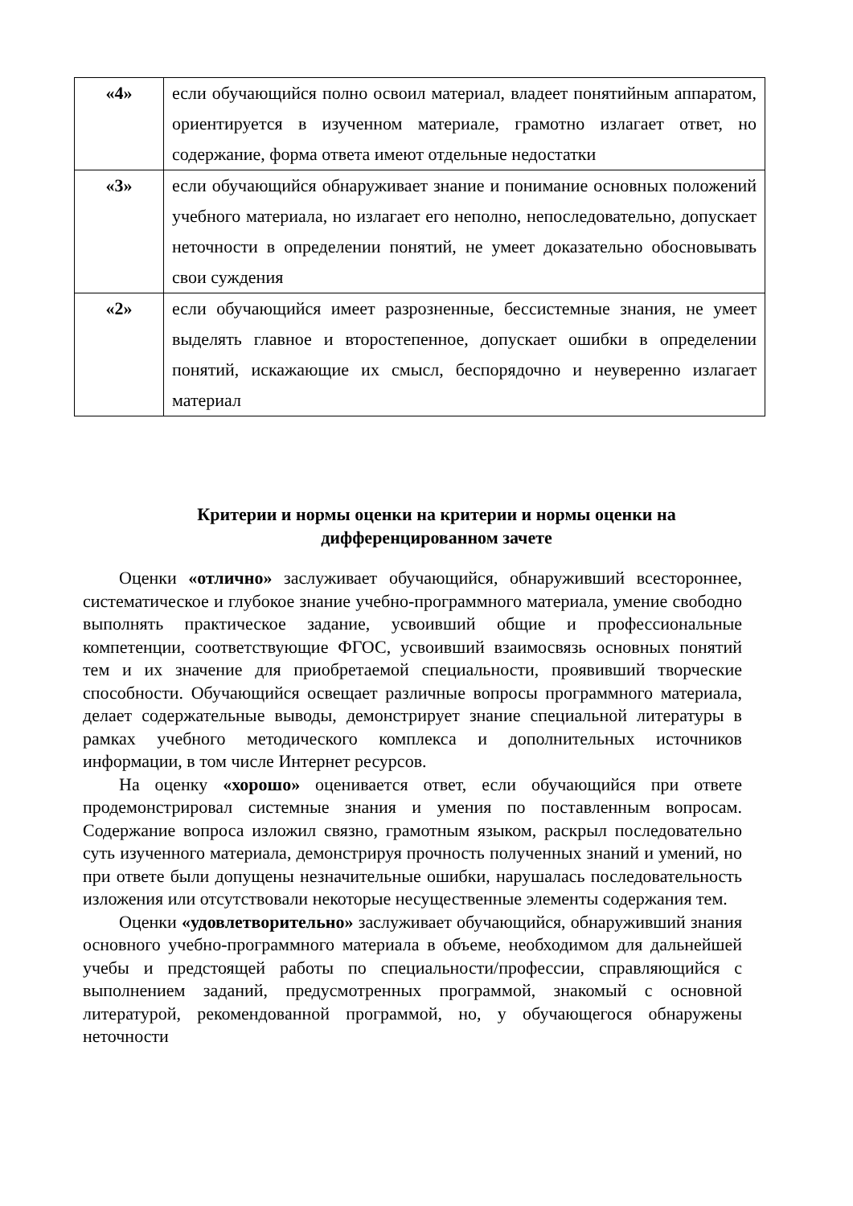| «4» | если обучающийся полно освоил материал, владеет понятийным аппаратом, ориентируется в изученном материале, грамотно излагает ответ, но содержание, форма ответа имеют отдельные недостатки |
| «3» | если обучающийся обнаруживает знание и понимание основных положений учебного материала, но излагает его неполно, непоследовательно, допускает неточности в определении понятий, не умеет доказательно обосновывать свои суждения |
| «2» | если обучающийся имеет разрозненные, бессистемные знания, не умеет выделять главное и второстепенное, допускает ошибки в определении понятий, искажающие их смысл, беспорядочно и неуверенно излагает материал |
Критерии и нормы оценки на критерии и нормы оценки на дифференцированном зачете
Оценки «отлично» заслуживает обучающийся, обнаруживший всестороннее, систематическое и глубокое знание учебно-программного материала, умение свободно выполнять практическое задание, усвоивший общие и профессиональные компетенции, соответствующие ФГОС, усвоивший взаимосвязь основных понятий тем и их значение для приобретаемой специальности, проявивший творческие способности. Обучающийся освещает различные вопросы программного материала, делает содержательные выводы, демонстрирует знание специальной литературы в рамках учебного методического комплекса и дополнительных источников информации, в том числе Интернет ресурсов.
На оценку «хорошо» оценивается ответ, если обучающийся при ответе продемонстрировал системные знания и умения по поставленным вопросам. Содержание вопроса изложил связно, грамотным языком, раскрыл последовательно суть изученного материала, демонстрируя прочность полученных знаний и умений, но при ответе были допущены незначительные ошибки, нарушалась последовательность изложения или отсутствовали некоторые несущественные элементы содержания тем.
Оценки «удовлетворительно» заслуживает обучающийся, обнаруживший знания основного учебно-программного материала в объеме, необходимом для дальнейшей учебы и предстоящей работы по специальности/профессии, справляющийся с выполнением заданий, предусмотренных программой, знакомый с основной литературой, рекомендованной программой, но, у обучающегося обнаружены неточности